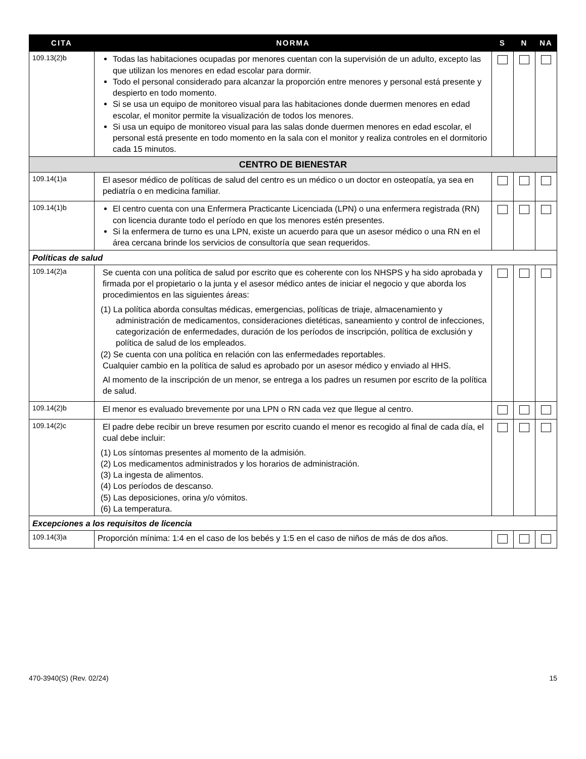| CITA | NORMA | S | N | NA |
| --- | --- | --- | --- | --- |
| 109.13(2)b | Todas las habitaciones ocupadas por menores cuentan con la supervisión de un adulto, excepto las que utilizan los menores en edad escolar para dormir. Todo el personal considerado para alcanzar la proporción entre menores y personal está presente y despierto en todo momento. Si se usa un equipo de monitoreo visual para las habitaciones donde duermen menores en edad escolar, el monitor permite la visualización de todos los menores. Si usa un equipo de monitoreo visual para las salas donde duermen menores en edad escolar, el personal está presente en todo momento en la sala con el monitor y realiza controles en el dormitorio cada 15 minutos. | | | |
| CENTRO DE BIENESTAR | | | | |
| 109.14(1)a | El asesor médico de políticas de salud del centro es un médico o un doctor en osteopatía, ya sea en pediatría o en medicina familiar. | | | |
| 109.14(1)b | El centro cuenta con una Enfermera Practicante Licenciada (LPN) o una enfermera registrada (RN) con licencia durante todo el período en que los menores estén presentes. Si la enfermera de turno es una LPN, existe un acuerdo para que un asesor médico o una RN en el área cercana brinde los servicios de consultoría que sean requeridos. | | | |
| Políticas de salud | | | | |
| 109.14(2)a | Se cuenta con una política de salud por escrito que es coherente con los NHSPS y ha sido aprobada y firmada por el propietario o la junta y el asesor médico antes de iniciar el negocio y que aborda los procedimientos en las siguientes áreas: (1) La política aborda consultas médicas, emergencias, políticas de triaje, almacenamiento y administración de medicamentos, consideraciones dietéticas, saneamiento y control de infecciones, categorización de enfermedades, duración de los períodos de inscripción, política de exclusión y política de salud de los empleados. (2) Se cuenta con una política en relación con las enfermedades reportables. Cualquier cambio en la política de salud es aprobado por un asesor médico y enviado al HHS. Al momento de la inscripción de un menor, se entrega a los padres un resumen por escrito de la política de salud. | | | |
| 109.14(2)b | El menor es evaluado brevemente por una LPN o RN cada vez que llegue al centro. | | | |
| 109.14(2)c | El padre debe recibir un breve resumen por escrito cuando el menor es recogido al final de cada día, el cual debe incluir: (1) Los síntomas presentes al momento de la admisión. (2) Los medicamentos administrados y los horarios de administración. (3) La ingesta de alimentos. (4) Los períodos de descanso. (5) Las deposiciones, orina y/o vómitos. (6) La temperatura. | | | |
| Excepciones a los requisitos de licencia | | | | |
| 109.14(3)a | Proporción mínima: 1:4 en el caso de los bebés y 1:5 en el caso de niños de más de dos años. | | | |
470-3940(S) (Rev. 02/24) 15